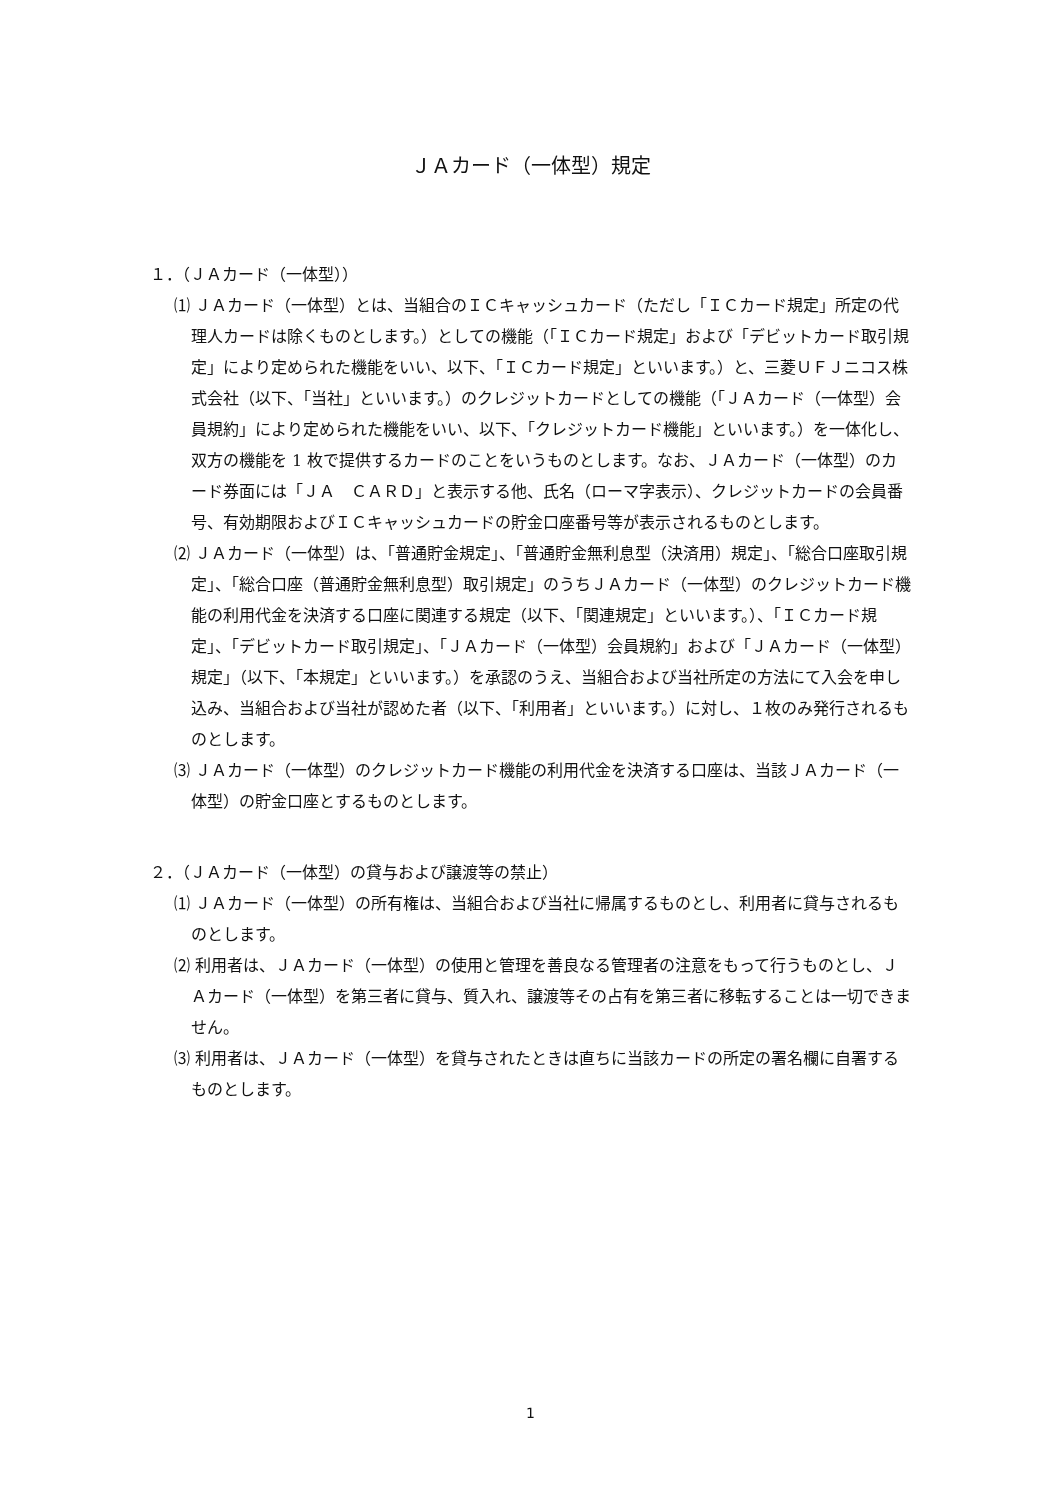ＪＡカード（一体型）規定
１．（ＪＡカード（一体型））
⑴ ＪＡカード（一体型）とは、当組合のＩＣキャッシュカード（ただし「ＩＣカード規定」所定の代理人カードは除くものとします。）としての機能（「ＩＣカード規定」および「デビットカード取引規定」により定められた機能をいい、以下、「ＩＣカード規定」といいます。）と、三菱ＵＦＪニコス株式会社（以下、「当社」といいます。）のクレジットカードとしての機能（「ＪＡカード（一体型）会員規約」により定められた機能をいい、以下、「クレジットカード機能」といいます。）を一体化し、双方の機能を 1 枚で提供するカードのことをいうものとします。なお、ＪＡカード（一体型）のカード券面には「ＪＡ　ＣＡＲＤ」と表示する他、氏名（ローマ字表示）、クレジットカードの会員番号、有効期限およびＩＣキャッシュカードの貯金口座番号等が表示されるものとします。
⑵ ＪＡカード（一体型）は、「普通貯金規定」、「普通貯金無利息型（決済用）規定」、「総合口座取引規定」、「総合口座（普通貯金無利息型）取引規定」のうちＪＡカード（一体型）のクレジットカード機能の利用代金を決済する口座に関連する規定（以下、「関連規定」といいます。）、「ＩＣカード規定」、「デビットカード取引規定」、「ＪＡカード（一体型）会員規約」および「ＪＡカード（一体型）規定」（以下、「本規定」といいます。）を承認のうえ、当組合および当社所定の方法にて入会を申し込み、当組合および当社が認めた者（以下、「利用者」といいます。）に対し、１枚のみ発行されるものとします。
⑶ ＪＡカード（一体型）のクレジットカード機能の利用代金を決済する口座は、当該ＪＡカード（一体型）の貯金口座とするものとします。
２．（ＪＡカード（一体型）の貸与および譲渡等の禁止）
⑴ ＪＡカード（一体型）の所有権は、当組合および当社に帰属するものとし、利用者に貸与されるものとします。
⑵ 利用者は、ＪＡカード（一体型）の使用と管理を善良なる管理者の注意をもって行うものとし、ＪＡカード（一体型）を第三者に貸与、質入れ、譲渡等その占有を第三者に移転することは一切できません。
⑶ 利用者は、ＪＡカード（一体型）を貸与されたときは直ちに当該カードの所定の署名欄に自署するものとします。
1